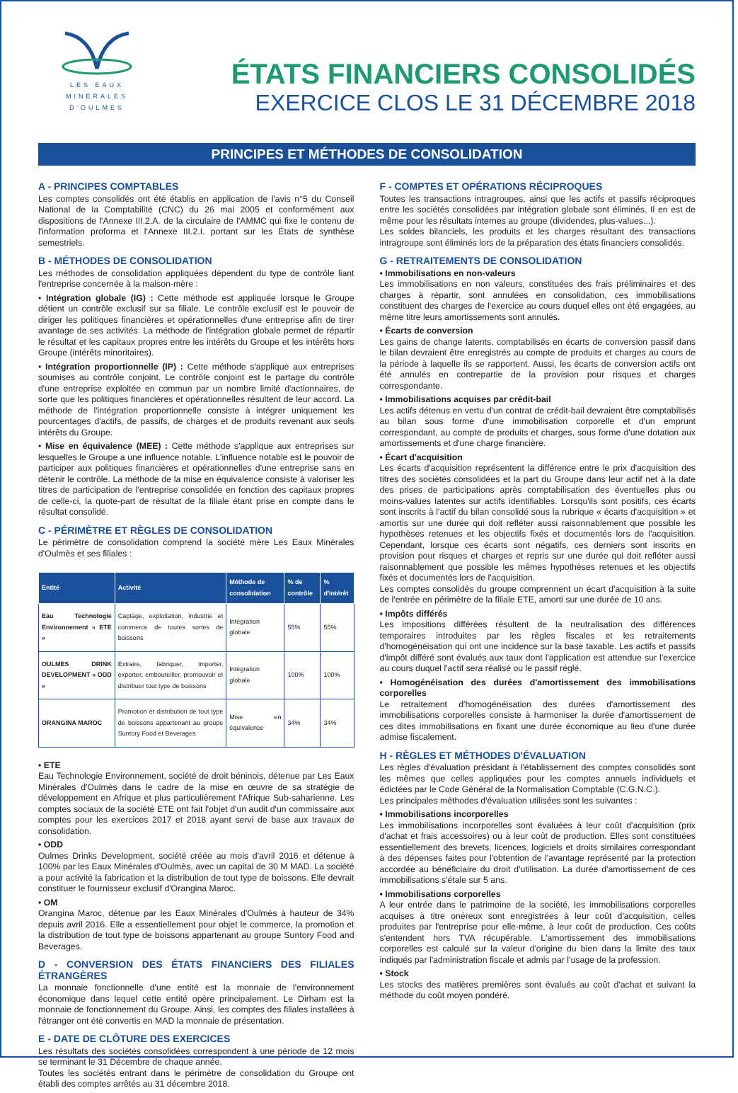LES EAUX
MINERALES
D'OULMES
ÉTATS FINANCIERS CONSOLIDÉS
EXERCICE CLOS LE 31 DÉCEMBRE 2018
PRINCIPES ET MÉTHODES DE CONSOLIDATION
A - PRINCIPES COMPTABLES
Les comptes consolidés ont été établis en application de l'avis n°5 du Conseil National de la Comptabilité (CNC) du 26 mai 2005 et conformément aux dispositions de l'Annexe III.2.A. de la circulaire de l'AMMC qui fixe le contenu de l'information proforma et l'Annexe III.2.I. portant sur les États de synthèse semestriels.
B - MÉTHODES DE CONSOLIDATION
Les méthodes de consolidation appliquées dépendent du type de contrôle liant l'entreprise concernée à la maison-mère :
• Intégration globale (IG) : Cette méthode est appliquée lorsque le Groupe détient un contrôle exclusif sur sa filiale. Le contrôle exclusif est le pouvoir de diriger les politiques financières et opérationnelles d'une entreprise afin de tirer avantage de ses activités. La méthode de l'intégration globale permet de répartir le résultat et les capitaux propres entre les intérêts du Groupe et les intérêts hors Groupe (intérêts minoritaires).
• Intégration proportionnelle (IP) : Cette méthode s'applique aux entreprises soumises au contrôle conjoint. Le contrôle conjoint est le partage du contrôle d'une entreprise exploitée en commun par un nombre limité d'actionnaires, de sorte que les politiques financières et opérationnelles résultent de leur accord. La méthode de l'intégration proportionnelle consiste à intégrer uniquement les pourcentages d'actifs, de passifs, de charges et de produits revenant aux seuls intérêts du Groupe.
• Mise en équivalence (MEE) : Cette méthode s'applique aux entreprises sur lesquelles le Groupe a une influence notable. L'influence notable est le pouvoir de participer aux politiques financières et opérationnelles d'une entreprise sans en détenir le contrôle. La méthode de la mise en équivalence consiste à valoriser les titres de participation de l'entreprise consolidée en fonction des capitaux propres de celle-ci, la quote-part de résultat de la filiale étant prise en compte dans le résultat consolidé.
C - PÉRIMÈTRE ET RÈGLES DE CONSOLIDATION
Le périmètre de consolidation comprend la société mère Les Eaux Minérales d'Oulmès et ses filiales :
| Entité | Activité | Méthode de consolidation | % de contrôle | % d'intérêt |
| --- | --- | --- | --- | --- |
| Eau Technologie Environnement « ETE » | Captage, exploitation, industrie et commerce de toutes sortes de boissons | Intégration globale | 55% | 55% |
| OULMES DRINK DEVELOPMENT « ODD » | Extraire, fabriquer, importer, exporter, embouteiller, promouvoir et distribuer tout type de boissons | Intégration globale | 100% | 100% |
| ORANGINA MAROC | Promotion et distribution de tout type de boissons appartenant au groupe Suntory Food et Beverages | Mise en équivalence | 34% | 34% |
• ETE
Eau Technologie Environnement, société de droit béninois, détenue par Les Eaux Minérales d'Oulmès dans le cadre de la mise en œuvre de sa stratégie de développement en Afrique et plus particulièrement l'Afrique Sub-saharienne. Les comptes sociaux de la société ETE ont fait l'objet d'un audit d'un commissaire aux comptes pour les exercices 2017 et 2018 ayant servi de base aux travaux de consolidation.
• ODD
Oulmes Drinks Development, société créée au mois d'avril 2016 et détenue à 100% par les Eaux Minérales d'Oulmès, avec un capital de 30 M MAD. La société a pour activité la fabrication et la distribution de tout type de boissons. Elle devrait constituer le fournisseur exclusif d'Orangina Maroc.
• OM
Orangina Maroc, détenue par les Eaux Minérales d'Oulmès à hauteur de 34% depuis avril 2016. Elle a essentiellement pour objet le commerce, la promotion et la distribution de tout type de boissons appartenant au groupe Suntory Food and Beverages.
D - CONVERSION DES ÉTATS FINANCIERS DES FILIALES ÉTRANGÈRES
La monnaie fonctionnelle d'une entité est la monnaie de l'environnement économique dans lequel cette entité opère principalement. Le Dirham est la monnaie de fonctionnement du Groupe. Ainsi, les comptes des filiales installées à l'étranger ont été convertis en MAD la monnaie de présentation.
E - DATE DE CLÔTURE DES EXERCICES
Les résultats des sociétés consolidées correspondent à une période de 12 mois se terminant le 31 Décembre de chaque année.
Toutes les sociétés entrant dans le périmètre de consolidation du Groupe ont établi des comptes arrêtés au 31 décembre 2018.
F - COMPTES ET OPÉRATIONS RÉCIPROQUES
Toutes les transactions intragroupes, ainsi que les actifs et passifs réciproques entre les sociétés consolidées par intégration globale sont éliminés. Il en est de même pour les résultats internes au groupe (dividendes, plus-values...).
Les soldes bilanciels, les produits et les charges résultant des transactions intragroupe sont éliminés lors de la préparation des états financiers consolidés.
G - RETRAITEMENTS DE CONSOLIDATION
• Immobilisations en non-valeurs
Les immobilisations en non valeurs, constituées des frais préliminaires et des charges à répartir, sont annulées en consolidation, ces immobilisations constituent des charges de l'exercice au cours duquel elles ont été engagées, au même titre leurs amortissements sont annulés.
• Écarts de conversion
Les gains de change latents, comptabilisés en écarts de conversion passif dans le bilan devraient être enregistrés au compte de produits et charges au cours de la période à laquelle ils se rapportent. Aussi, les écarts de conversion actifs ont été annulés en contrepartie de la provision pour risques et charges correspondante.
• Immobilisations acquises par crédit-bail
Les actifs détenus en vertu d'un contrat de crédit-bail devraient être comptabilisés au bilan sous forme d'une immobilisation corporelle et d'un emprunt correspondant, au compte de produits et charges, sous forme d'une dotation aux amortissements et d'une charge financière.
• Écart d'acquisition
Les écarts d'acquisition représentent la différence entre le prix d'acquisition des titres des sociétés consolidées et la part du Groupe dans leur actif net à la date des prises de participations après comptabilisation des éventuelles plus ou moins-values latentes sur actifs identifiables. Lorsqu'ils sont positifs, ces écarts sont inscrits à l'actif du bilan consolidé sous la rubrique « écarts d'acquisition » et amortis sur une durée qui doit refléter aussi raisonnablement que possible les hypothèses retenues et les objectifs fixés et documentés lors de l'acquisition. Cependant, lorsque ces écarts sont négatifs, ces derniers sont inscrits en provision pour risques et charges et repris sur une durée qui doit refléter aussi raisonnablement que possible les mêmes hypothèses retenues et les objectifs fixés et documentés lors de l'acquisition.
Les comptes consolidés du groupe comprennent un écart d'acquisition à la suite de l'entrée en périmètre de la filiale ETE, amorti sur une durée de 10 ans.
• Impôts différés
Les impositions différées résultent de la neutralisation des différences temporaires introduites par les règles fiscales et les retraitements d'homogénéisation qui ont une incidence sur la base taxable. Les actifs et passifs d'impôt différé sont évalués aux taux dont l'application est attendue sur l'exercice au cours duquel l'actif sera réalisé ou le passif réglé.
• Homogénéisation des durées d'amortissement des immobilisations corporelles
Le retraitement d'homogénéisation des durées d'amortissement des immobilisations corporelles consiste à harmoniser la durée d'amortissement de ces dites immobilisations en fixant une durée économique au lieu d'une durée admise fiscalement.
H - RÈGLES ET MÉTHODES D'ÉVALUATION
Les règles d'évaluation présidant à l'établissement des comptes consolidés sont les mêmes que celles appliquées pour les comptes annuels individuels et édictées par le Code Général de la Normalisation Comptable (C.G.N.C.).
Les principales méthodes d'évaluation utilisées sont les suivantes :
• Immobilisations incorporelles
Les immobilisations incorporelles sont évaluées à leur coût d'acquisition (prix d'achat et frais accessoires) ou à leur coût de production. Elles sont constituées essentiellement des brevets, licences, logiciels et droits similaires correspondant à des dépenses faites pour l'obtention de l'avantage représenté par la protection accordée au bénéficiaire du droit d'utilisation. La durée d'amortissement de ces immobilisations s'étale sur 5 ans.
• Immobilisations corporelles
A leur entrée dans le patrimoine de la société, les immobilisations corporelles acquises à titre onéreux sont enregistrées à leur coût d'acquisition, celles produites par l'entreprise pour elle-même, à leur coût de production. Ces coûts s'entendent hors TVA récupérable. L'amortissement des immobilisations corporelles est calculé sur la valeur d'origine du bien dans la limite des taux indiqués par l'administration fiscale et admis par l'usage de la profession.
• Stock
Les stocks des matières premières sont évalués au coût d'achat et suivant la méthode du coût moyen pondéré.